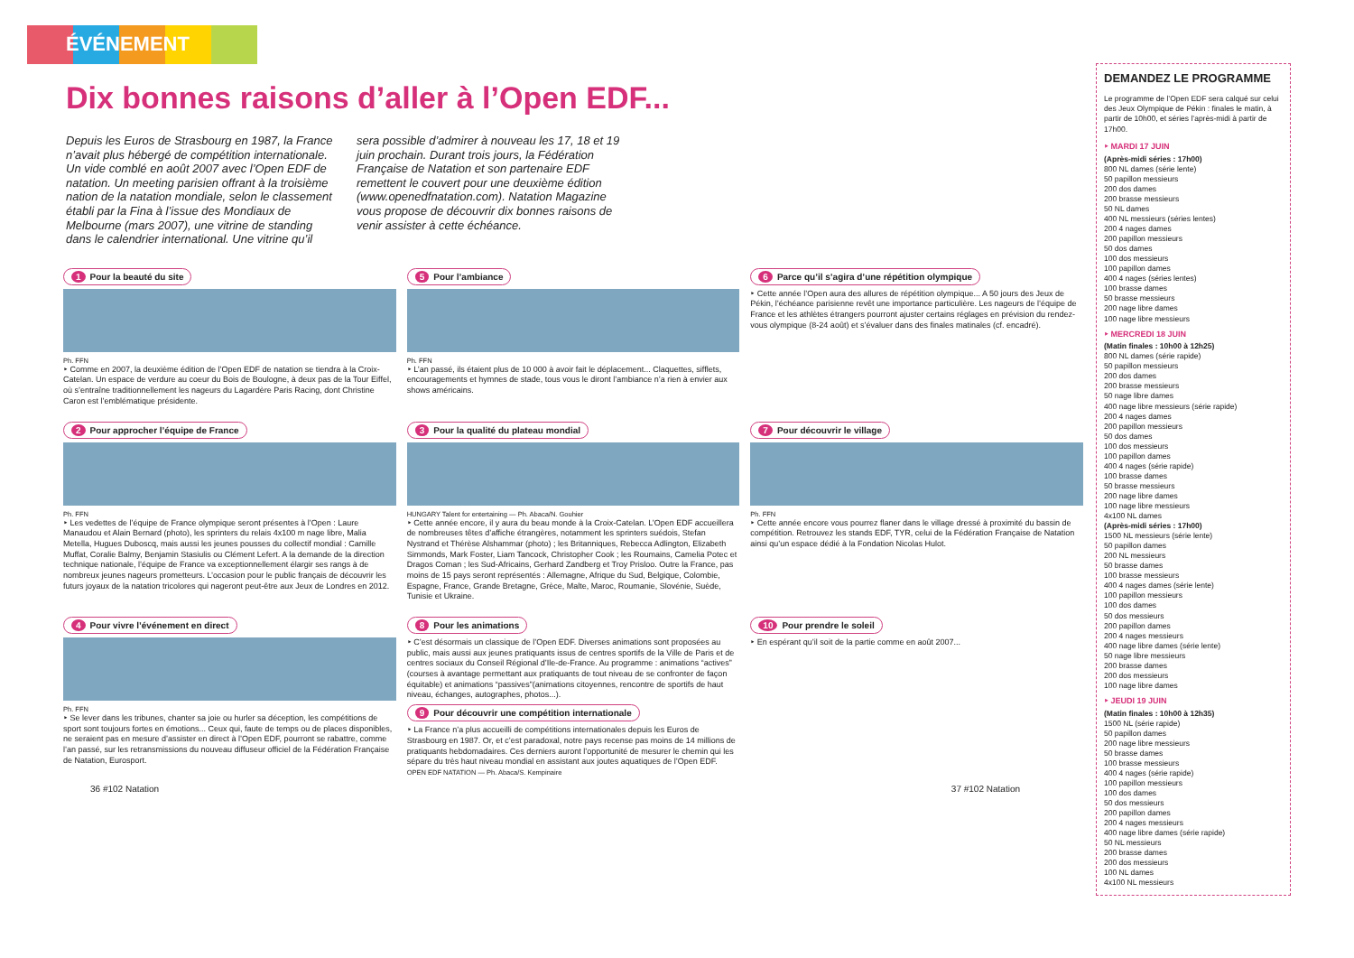ÉVÉNEMENT
Dix bonnes raisons d’aller à l’Open EDF...
Depuis les Euros de Strasbourg en 1987, la France n’avait plus hébergé de compétition internationale. Un vide comblé en août 2007 avec l’Open EDF de natation. Un meeting parisien offrant à la troisième nation de la natation mondiale, selon le classement établi par la Fina à l’issue des Mondiaux de Melbourne (mars 2007), une vitrine de standing dans le calendrier international. Une vitrine qu’il sera possible d’admirer à nouveau les 17, 18 et 19 juin prochain. Durant trois jours, la Fédération Française de Natation et son partenaire EDF remettent le couvert pour une deuxième édition (www.openedfnatation.com). Natation Magazine vous propose de découvrir dix bonnes raisons de venir assister à cette échéance.
1 Pour la beauté du site
Ph. FFN
‣ Comme en 2007, la deuxième édition de l’Open EDF de natation se tiendra à la Croix-Catelan. Un espace de verdure au coeur du Bois de Boulogne, à deux pas de la Tour Eiffel, où s’entraîne traditionnellement les nageurs du Lagardère Paris Racing, dont Christine Caron est l’emblématique présidente.
5 Pour l’ambiance
Ph. FFN
‣ L’an passé, ils étaient plus de 10 000 à avoir fait le déplacement... Claquettes, sifflets, encouragements et hymnes de stade, tous vous le diront l’ambiance n’a rien à envier aux shows américains.
6 Parce qu’il s’agira d’une répétition olympique
‣ Cette année l’Open aura des allures de répétition olympique... A 50 jours des Jeux de Pékin, l’échéance parisienne revêt une importance particulière. Les nageurs de l’équipe de France et les athlètes étrangers pourront ajuster certains réglages en prévision du rendez-vous olympique (8-24 août) et s’évaluer dans des finales matinales (cf. encadré).
2 Pour approcher l’équipe de France
Ph. FFN
‣ Les vedettes de l’équipe de France olympique seront présentes à l’Open : Laure Manaudou et Alain Bernard (photo), les sprinters du relais 4x100 m nage libre, Malia Metella, Hugues Duboscq, mais aussi les jeunes pousses du collectif mondial : Camille Muffat, Coralie Balmy, Benjamin Stasiulis ou Clément Lefert. A la demande de la direction technique nationale, l’équipe de France va exceptionnellement élargir ses rangs à de nombreux jeunes nageurs prometteurs. L’occasion pour le public français de découvrir les futurs joyaux de la natation tricolores qui nageront peut-être aux Jeux de Londres en 2012.
3 Pour la qualité du plateau mondial
HUNGARY Talent for entertaining — Ph. Abaca/N. Gouhier
‣ Cette année encore, il y aura du beau monde à la Croix-Catelan. L’Open EDF accueillera de nombreuses têtes d’affiche étrangères, notamment les sprinters suédois, Stefan Nystrand et Thérèse Alshammar (photo) ; les Britanniques, Rebecca Adlington, Elizabeth Simmonds, Mark Foster, Liam Tancock, Christopher Cook ; les Roumains, Camelia Potec et Dragos Coman ; les Sud-Africains, Gerhard Zandberg et Troy Prisloo. Outre la France, pas moins de 15 pays seront représentés : Allemagne, Afrique du Sud, Belgique, Colombie, Espagne, France, Grande Bretagne, Grèce, Malte, Maroc, Roumanie, Slovénie, Suède, Tunisie et Ukraine.
7 Pour découvrir le village
Ph. FFN
‣ Cette année encore vous pourrez flaner dans le village dressé à proximité du bassin de compétition. Retrouvez les stands EDF, TYR, celui de la Fédération Française de Natation ainsi qu’un espace dédié à la Fondation Nicolas Hulot.
4 Pour vivre l’événement en direct
Ph. FFN
‣ Se lever dans les tribunes, chanter sa joie ou hurler sa déception, les compétitions de sport sont toujours fortes en émotions... Ceux qui, faute de temps ou de places disponibles, ne seraient pas en mesure d’assister en direct à l’Open EDF, pourront se rabattre, comme l’an passé, sur les retransmissions du nouveau diffuseur officiel de la Fédération Française de Natation, Eurosport.
8 Pour les animations
‣ C’est désormais un classique de l’Open EDF. Diverses animations sont proposées au public, mais aussi aux jeunes pratiquants issus de centres sportifs de la Ville de Paris et de centres sociaux du Conseil Régional d’Ile-de-France. Au programme : animations “actives” (courses à avantage permettant aux pratiquants de tout niveau de se confronter de façon équitable) et animations “passives”(animations citoyennes, rencontre de sportifs de haut niveau, échanges, autographes, photos...).
9 Pour découvrir une compétition internationale
‣ La France n’a plus accueilli de compétitions internationales depuis les Euros de Strasbourg en 1987. Or, et c’est paradoxal, notre pays recense pas moins de 14 millions de pratiquants hebdomadaires. Ces derniers auront l’opportunité de mesurer le chemin qui les sépare du très haut niveau mondial en assistant aux joutes aquatiques de l’Open EDF.
OPEN EDF NATATION — Ph. Abaca/S. Kempinaire
10 Pour prendre le soleil
‣ En espérant qu’il soit de la partie comme en août 2007...
36 #102 Natation 37 #102 Natation
DEMANDEZ LE PROGRAMME
Le programme de l’Open EDF sera calqué sur celui des Jeux Olympique de Pékin : finales le matin, à partir de 10h00, et séries l’après-midi à partir de 17h00.
‣ MARDI 17 JUIN
(Après-midi séries : 17h00)
800 NL dames (série lente)
50 papillon messieurs
200 dos dames
200 brasse messieurs
50 NL dames
400 NL messieurs (séries lentes)
200 4 nages dames
200 papillon messieurs
50 dos dames
100 dos messieurs
100 papillon dames
400 4 nages (séries lentes)
100 brasse dames
50 brasse messieurs
200 nage libre dames
100 nage libre messieurs
‣ MERCREDI 18 JUIN
(Matin finales : 10h00 à 12h25)
800 NL dames (série rapide)
50 papillon messieurs
200 dos dames
200 brasse messieurs
50 nage libre dames
400 nage libre messieurs (série rapide)
200 4 nages dames
200 papillon messieurs
50 dos dames
100 dos messieurs
100 papillon dames
400 4 nages (série rapide)
100 brasse dames
50 brasse messieurs
200 nage libre dames
100 nage libre messieurs
4x100 NL dames
(Après-midi séries : 17h00)
1500 NL messieurs (série lente)
50 papillon dames
200 NL messieurs
50 brasse dames
100 brasse messieurs
400 4 nages dames (série lente)
100 papillon messieurs
100 dos dames
50 dos messieurs
200 papillon dames
200 4 nages messieurs
400 nage libre dames (série lente)
50 nage libre messieurs
200 brasse dames
200 dos messieurs
100 nage libre dames
‣ JEUDI 19 JUIN
(Matin finales : 10h00 à 12h35)
1500 NL (série rapide)
50 papillon dames
200 nage libre messieurs
50 brasse dames
100 brasse messieurs
400 4 nages (série rapide)
100 papillon messieurs
100 dos dames
50 dos messieurs
200 papillon dames
200 4 nages messieurs
400 nage libre dames (série rapide)
50 NL messieurs
200 brasse dames
200 dos messieurs
100 NL dames
4x100 NL messieurs